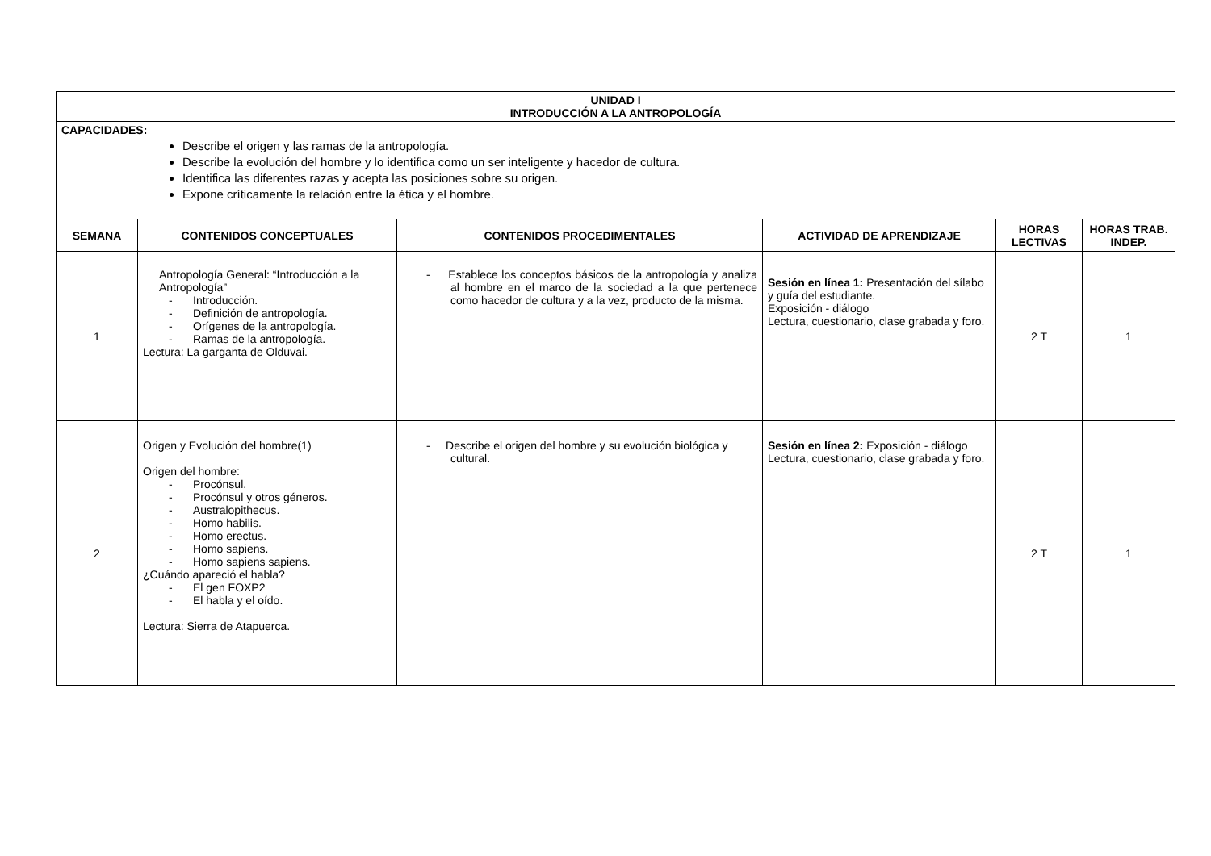| UNIDAD I INTRODUCCIÓN A LA ANTROPOLOGÍA | | | | | |
| --- | --- | --- | --- | --- | --- |
| CAPACIDADES: Describe el origen y las ramas de la antropología. Describe la evolución del hombre y lo identifica como un ser inteligente y hacedor de cultura. Identifica las diferentes razas y acepta las posiciones sobre su origen. Expone críticamente la relación entre la ética y el hombre. | | | | | |
| SEMANA | CONTENIDOS CONCEPTUALES | CONTENIDOS PROCEDIMENTALES | ACTIVIDAD DE APRENDIZAJE | HORAS LECTIVAS | HORAS TRAB. INDEP. |
| 1 | Antropología General: “Introducción a la Antropología” - Introducción. - Definición de antropología. - Orígenes de la antropología. - Ramas de la antropología. Lectura: La garganta de Olduvai. | - Establece los conceptos básicos de la antropología y analiza al hombre en el marco de la sociedad a la que pertenece como hacedor de cultura y a la vez, producto de la misma. | Sesión en línea 1: Presentación del sílabo y guía del estudiante. Exposición - diálogo Lectura, cuestionario, clase grabada y foro. | 2 T | 1 |
| 2 | Origen y Evolución del hombre(1) Origen del hombre: - Procónsul. - Procónsul y otros géneros. - Australopithecus. - Homo habilis. - Homo erectus. - Homo sapiens. - Homo sapiens sapiens. ¿Cuándo apareció el habla? - El gen FOXP2 - El habla y el oído. Lectura: Sierra de Atapuerca. | - Describe el origen del hombre y su evolución biológica y cultural. | Sesión en línea 2: Exposición - diálogo Lectura, cuestionario, clase grabada y foro. | 2 T | 1 |